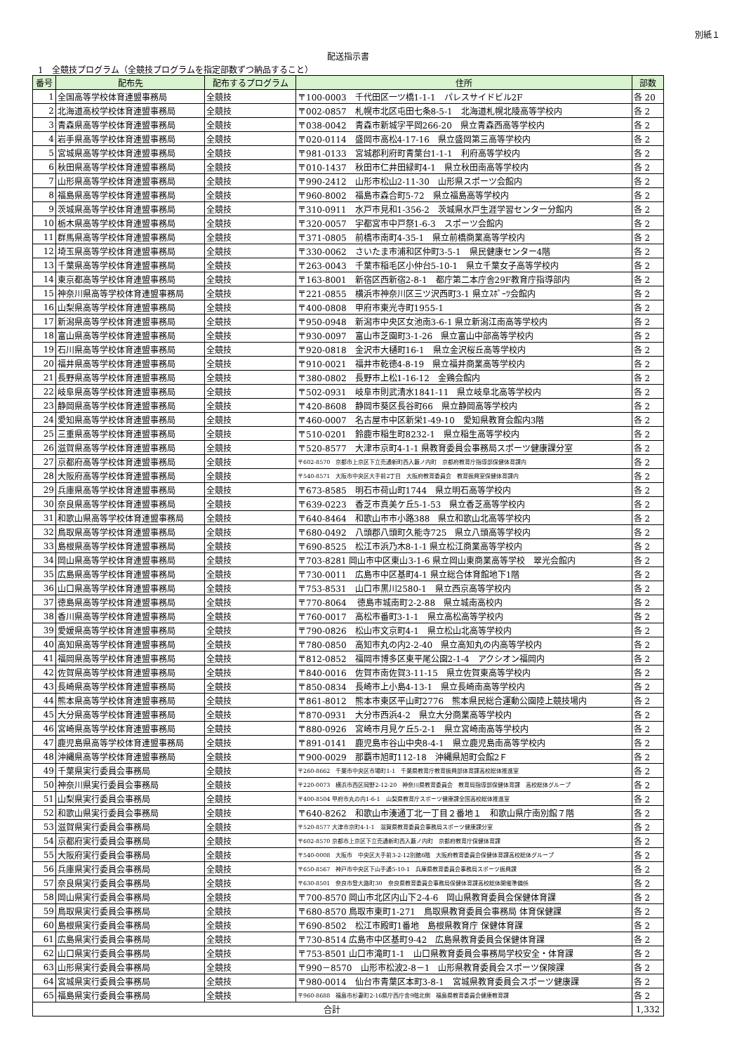別紙１
配送指示書
1　全競技プログラム（全競技プログラムを指定部数ずつ納品すること）
| 番号 | 配布先 | 配布するプログラム | 住所 | 部数 |
| --- | --- | --- | --- | --- |
| 1 | 全国高等学校体育連盟事務局 | 全競技 | 〒100-0003 千代田区一ツ橋1-1-1 パレスサイドビル2F | 各 20 |
| 2 | 北海道高校学校体育連盟事務局 | 全競技 | 〒002-0857 札幌市北区屯田七条8-5-1 北海道札幌北陵高等学校内 | 各 2 |
| 3 | 青森県高等学校体育連盟事務局 | 全競技 | 〒038-0042 青森市新城字平岡266-20 県立青森西高等学校内 | 各 2 |
| 4 | 岩手県高等学校体育連盟事務局 | 全競技 | 〒020-0114 盛岡市高松4-17-16 県立盛岡第三高等学校内 | 各 2 |
| 5 | 宮城県高等学校体育連盟事務局 | 全競技 | 〒981-0133 宮城郡利府町青葉台1-1-1 利府高等学校内 | 各 2 |
| 6 | 秋田県高等学校体育連盟事務局 | 全競技 | 〒010-1437 秋田市仁井田緑町4-1 県立秋田南高等学校内 | 各 2 |
| 7 | 山形県高等学校体育連盟事務局 | 全競技 | 〒990-2412 山形市松山2-11-30 山形県スポーツ会館内 | 各 2 |
| 8 | 福島県高等学校体育連盟事務局 | 全競技 | 〒960-8002 福島市森合町5-72 県立福島高等学校内 | 各 2 |
| 9 | 茨城県高等学校体育連盟事務局 | 全競技 | 〒310-0911 水戸市見和1-356-2 茨城県水戸生涯学習センター分館内 | 各 2 |
| 10 | 栃木県高等学校体育連盟事務局 | 全競技 | 〒320-0057 宇都宮市中戸祭1-6-3 スポーツ会館内 | 各 2 |
| 11 | 群馬県高等学校体育連盟事務局 | 全競技 | 〒371-0805 前橋市南町4-35-1 県立前橋商業高等学校内 | 各 2 |
| 12 | 埼玉県高等学校体育連盟事務局 | 全競技 | 〒330-0062 さいたま市浦和区仲町3-5-1 県民健康センター4階 | 各 2 |
| 13 | 千葉県高等学校体育連盟事務局 | 全競技 | 〒263-0043 千葉市稲毛区小仲台5-10-1 県立千葉女子高等学校内 | 各 2 |
| 14 | 東京都高等学校体育連盟事務局 | 全競技 | 〒163-8001 新宿区西新宿2-8-1 都庁第二本庁舎29F教育庁指導部内 | 各 2 |
| 15 | 神奈川県高等学校体育連盟事務局 | 全競技 | 〒221-0855 横浜市神奈川区三ツ沢西町3-1 県立ｽﾎﾟｰﾂ会館内 | 各 2 |
| 16 | 山梨県高等学校体育連盟事務局 | 全競技 | 〒400-0808 甲府市東光寺町1955-1 | 各 2 |
| 17 | 新潟県高等学校体育連盟事務局 | 全競技 | 〒950-0948 新潟市中央区女池南3-6-1 県立新潟江南高等学校内 | 各 2 |
| 18 | 富山県高等学校体育連盟事務局 | 全競技 | 〒930-0097 富山市芝園町3-1-26 県立富山中部高等学校内 | 各 2 |
| 19 | 石川県高等学校体育連盟事務局 | 全競技 | 〒920-0818 金沢市大樋町16-1 県立金沢桜丘高等学校内 | 各 2 |
| 20 | 福井県高等学校体育連盟事務局 | 全競技 | 〒910-0021 福井市乾徳4-8-19 県立福井商業高等学校内 | 各 2 |
| 21 | 長野県高等学校体育連盟事務局 | 全競技 | 〒380-0802 長野市上松1-16-12 金鶏会館内 | 各 2 |
| 22 | 岐阜県高等学校体育連盟事務局 | 全競技 | 〒502-0931 岐阜市則武清水1841-11 県立岐阜北高等学校内 | 各 2 |
| 23 | 静岡県高等学校体育連盟事務局 | 全競技 | 〒420-8608 静岡市葵区長谷町66 県立静岡高等学校内 | 各 2 |
| 24 | 愛知県高等学校体育連盟事務局 | 全競技 | 〒460-0007 名古屋市中区新栄1-49-10 愛知県教育会館内3階 | 各 2 |
| 25 | 三重県高等学校体育連盟事務局 | 全競技 | 〒510-0201 鈴鹿市稲生町8232-1 県立稲生高等学校内 | 各 2 |
| 26 | 滋賀県高等学校体育連盟事務局 | 全競技 | 〒520-8577 大津市京町4-1-1 県教育委員会事務局スポーツ健康課分室 | 各 2 |
| 27 | 京都府高等学校体育連盟事務局 | 全競技 | 〒602-8570 京都市上京区下立売通新町西入藪ノ内町 京都府教育庁指導部保健体育課内 | 各 2 |
| 28 | 大阪府高等学校体育連盟事務局 | 全競技 | 〒540-8571 大阪市中央区大手前2丁目 大阪府教育委員会 教育振興室保健体育課内 | 各 2 |
| 29 | 兵庫県高等学校体育連盟事務局 | 全競技 | 〒673-8585 明石市荷山町1744 県立明石高等学校内 | 各 2 |
| 30 | 奈良県高等学校体育連盟事務局 | 全競技 | 〒639-0223 香芝市真美ケ丘5-1-53 県立香芝高等学校内 | 各 2 |
| 31 | 和歌山県高等学校体育連盟事務局 | 全競技 | 〒640-8464 和歌山市市小路388 県立和歌山北高等学校内 | 各 2 |
| 32 | 鳥取県高等学校体育連盟事務局 | 全競技 | 〒680-0492 八頭郡八頭町久能寺725 県立八頭高等学校内 | 各 2 |
| 33 | 島根県高等学校体育連盟事務局 | 全競技 | 〒690-8525 松江市浜乃木8-1-1 県立松江商業高等学校内 | 各 2 |
| 34 | 岡山県高等学校体育連盟事務局 | 全競技 | 〒703-8281 岡山市中区東山3-1-6 県立岡山東商業高等学校 翠光会館内 | 各 2 |
| 35 | 広島県高等学校体育連盟事務局 | 全競技 | 〒730-0011 広島市中区基町4-1 県立総合体育館地下1階 | 各 2 |
| 36 | 山口県高等学校体育連盟事務局 | 全競技 | 〒753-8531 山口市黒川2580-1 県立西京高等学校内 | 各 2 |
| 37 | 徳島県高等学校体育連盟事務局 | 全競技 | 〒770-8064 徳島市城南町2-2-88 県立城南高校内 | 各 2 |
| 38 | 香川県高等学校体育連盟事務局 | 全競技 | 〒760-0017 高松市番町3-1-1 県立高松高等学校内 | 各 2 |
| 39 | 愛媛県高等学校体育連盟事務局 | 全競技 | 〒790-0826 松山市文京町4-1 県立松山北高等学校内 | 各 2 |
| 40 | 高知県高等学校体育連盟事務局 | 全競技 | 〒780-0850 高知市丸の内2-2-40 県立高知丸の内高等学校内 | 各 2 |
| 41 | 福岡県高等学校体育連盟事務局 | 全競技 | 〒812-0852 福岡市博多区東平尾公園2-1-4 アクシオン福岡内 | 各 2 |
| 42 | 佐賀県高等学校体育連盟事務局 | 全競技 | 〒840-0016 佐賀市南佐賀3-11-15 県立佐賀東高等学校内 | 各 2 |
| 43 | 長崎県高等学校体育連盟事務局 | 全競技 | 〒850-0834 長崎市上小島4-13-1 県立長崎南高等学校内 | 各 2 |
| 44 | 熊本県高等学校体育連盟事務局 | 全競技 | 〒861-8012 熊本市東区平山町2776 熊本県民総合運動公園陸上競技場内 | 各 2 |
| 45 | 大分県高等学校体育連盟事務局 | 全競技 | 〒870-0931 大分市西浜4-2 県立大分商業高等学校内 | 各 2 |
| 46 | 宮崎県高等学校体育連盟事務局 | 全競技 | 〒880-0926 宮崎市月見ケ丘5-2-1 県立宮崎南高等学校内 | 各 2 |
| 47 | 鹿児島県高等学校体育連盟事務局 | 全競技 | 〒891-0141 鹿児島市谷山中央8-4-1 県立鹿児島南高等学校内 | 各 2 |
| 48 | 沖縄県高等学校体育連盟事務局 | 全競技 | 〒900-0029 那覇市旭町112-18 沖縄県旭町会館2Ｆ | 各 2 |
| 49 | 千葉県実行委員会事務局 | 全競技 | 〒260-8662 千葉市中央区市場町1-1 千葉県教育庁教育振興部体育課高校総体推進室 | 各 2 |
| 50 | 神奈川県実行委員会事務局 | 全競技 | 〒220-0073 横浜市西区岡野2-12-20 神奈川県教育委員会 教育局指導部保健体育課 高校総体グループ | 各 2 |
| 51 | 山梨県実行委員会事務局 | 全競技 | 〒400-8504 甲府市丸の内1-6-1 山梨県教育庁スポーツ健康課全国高校総体推進室 | 各 2 |
| 52 | 和歌山県実行委員会事務局 | 全競技 | 〒640-8262 和歌山市湊通丁北一丁目２番地１ 和歌山県庁南別館７階 | 各 2 |
| 53 | 滋賀県実行委員会事務局 | 全競技 | 〒520-8577 大津市京町4-1-1 滋賀県教育委員会事務局スポーツ健康課分室 | 各 2 |
| 54 | 京都府実行委員会事務局 | 全競技 | 〒602-8570 京都市上京区下立売通新町西入藪ノ内町 京都府教育庁保健体育課 | 各 2 |
| 55 | 大阪府実行委員会事務局 | 全競技 | 〒540-0008 大阪市 中央区大手前3-2-12別館6階 大阪府教育委員会保健体育課高校総体グループ | 各 2 |
| 56 | 兵庫県実行委員会事務局 | 全競技 | 〒650-8567 神戸市中央区下山手通5-10-1 兵庫県教育委員会事務局スポーツ振興課 | 各 2 |
| 57 | 奈良県実行委員会事務局 | 全競技 | 〒630-8501 奈良市登大路町30 奈良県教育委員会事務局保健体育課高校総体開催準備係 | 各 2 |
| 58 | 岡山県実行委員会事務局 | 全競技 | 〒700-8570 岡山市北区内山下2-4-6 岡山県教育委員会保健体育課 | 各 2 |
| 59 | 鳥取県実行委員会事務局 | 全競技 | 〒680-8570 鳥取市東町1-271 鳥取県教育委員会事務局 体育保健課 | 各 2 |
| 60 | 島根県実行委員会事務局 | 全競技 | 〒690-8502 松江市殿町1番地 島根県教育庁 保健体育課 | 各 2 |
| 61 | 広島県実行委員会事務局 | 全競技 | 〒730-8514 広島市中区基町9-42 広島県教育委員会保健体育課 | 各 2 |
| 62 | 山口県実行委員会事務局 | 全競技 | 〒753-8501 山口市滝町1-1 山口県教育委員会事務局学校安全・体育課 | 各 2 |
| 63 | 山形県実行委員会事務局 | 全競技 | 〒990－8570 山形市松波2-8－1 山形県教育委員会スポーツ保険課 | 各 2 |
| 64 | 宮城県実行委員会事務局 | 全競技 | 〒980-0014 仙台市青葉区本町3-8-1 宮城県教育委員会スポーツ健康課 | 各 2 |
| 65 | 福島県実行委員会事務局 | 全競技 | 〒960-8688 福島市杉妻町2-16県庁西庁舎9階北側 福島県教育委員会健康教育課 | 各 2 |
| 合計 | | | | 1,332 |